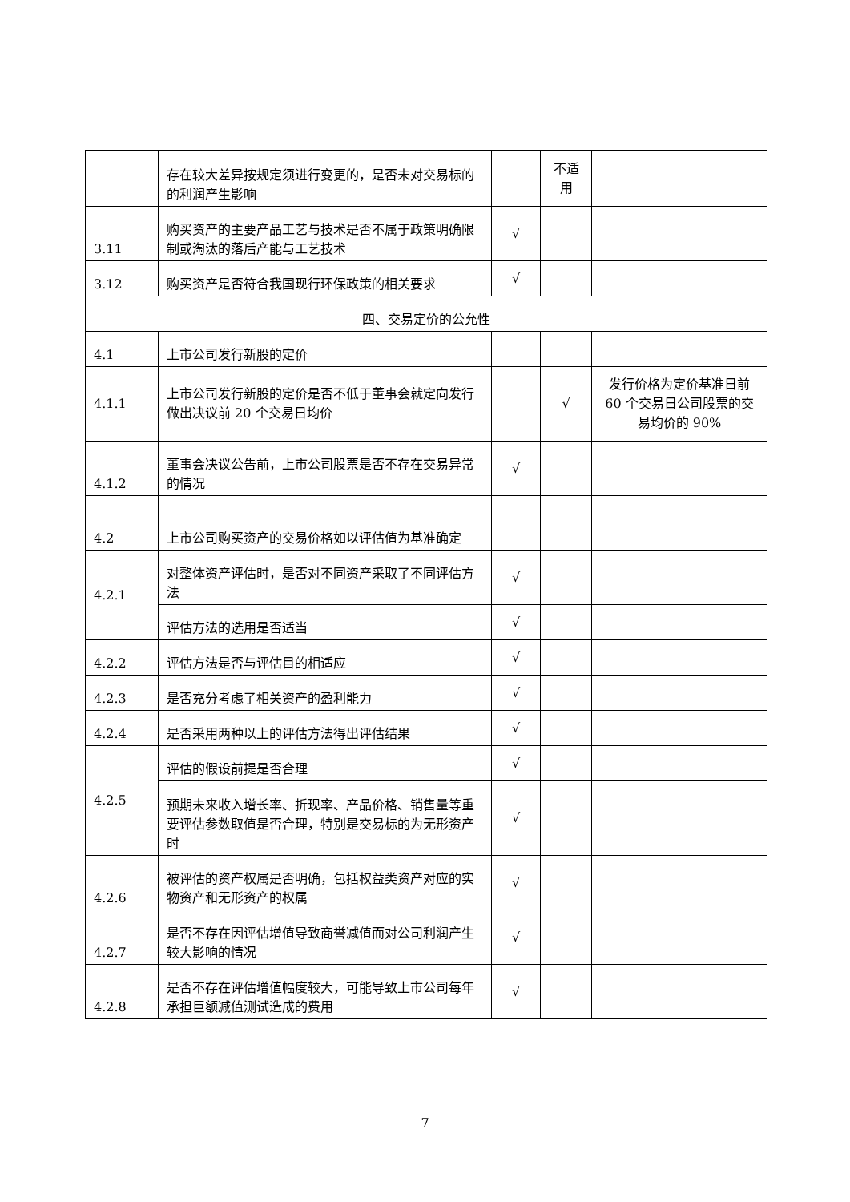| | 存在较大差异按规定须进行变更的，是否未对交易标的的利润产生影响 | | 不适用 | |
| 3.11 | 购买资产的主要产品工艺与技术是否不属于政策明确限制或淘汰的落后产能与工艺技术 | √ | | |
| 3.12 | 购买资产是否符合我国现行环保政策的相关要求 | √ | | |
| 四、交易定价的公允性 | | | | |
| 4.1 | 上市公司发行新股的定价 | | | |
| 4.1.1 | 上市公司发行新股的定价是否不低于董事会就定向发行做出决议前 20 个交易日均价 | | √ | 发行价格为定价基准日前 60 个交易日公司股票的交易均价的 90% |
| 4.1.2 | 董事会决议公告前，上市公司股票是否不存在交易异常的情况 | √ | | |
| 4.2 | 上市公司购买资产的交易价格如以评估值为基准确定 | | | |
| 4.2.1 | 对整体资产评估时，是否对不同资产采取了不同评估方法 | √ | | |
| | 评估方法的选用是否适当 | √ | | |
| 4.2.2 | 评估方法是否与评估目的相适应 | √ | | |
| 4.2.3 | 是否充分考虑了相关资产的盈利能力 | √ | | |
| 4.2.4 | 是否采用两种以上的评估方法得出评估结果 | √ | | |
| 4.2.5 | 评估的假设前提是否合理 | √ | | |
| | 预期未来收入增长率、折现率、产品价格、销售量等重要评估参数取值是否合理，特别是交易标的为无形资产时 | √ | | |
| 4.2.6 | 被评估的资产权属是否明确，包括权益类资产对应的实物资产和无形资产的权属 | √ | | |
| 4.2.7 | 是否不存在因评估增值导致商誉减值而对公司利润产生较大影响的情况 | √ | | |
| 4.2.8 | 是否不存在评估增值幅度较大，可能导致上市公司每年承担巨额减值测试造成的费用 | √ | | |
7